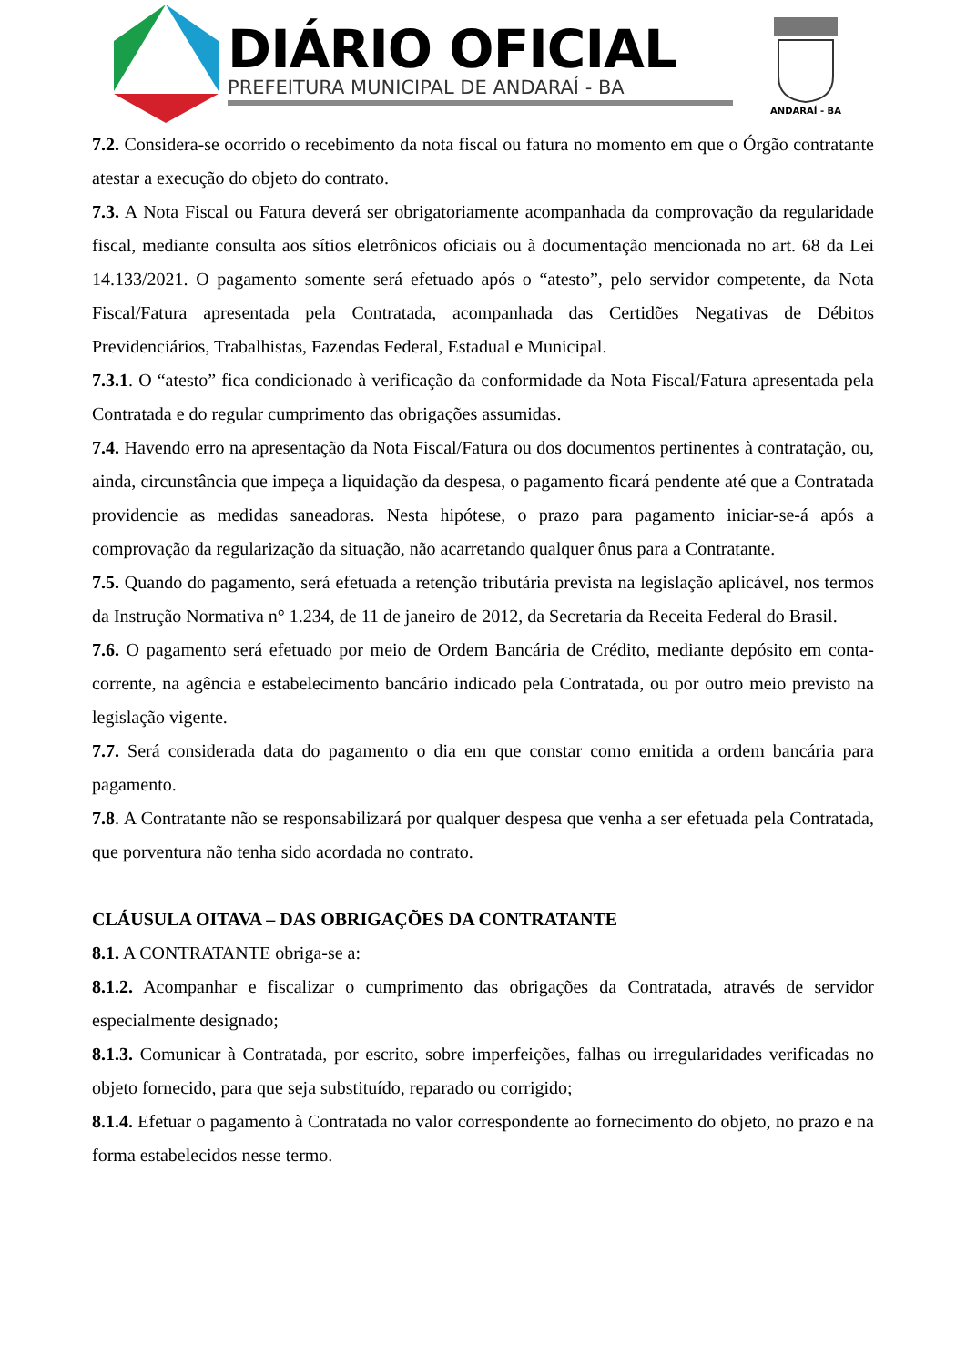DIÁRIO OFICIAL
PREFEITURA MUNICIPAL DE ANDARAÍ - BA
ANDARAÍ - BA
7.2. Considera-se ocorrido o recebimento da nota fiscal ou fatura no momento em que o Órgão contratante atestar a execução do objeto do contrato.
7.3. A Nota Fiscal ou Fatura deverá ser obrigatoriamente acompanhada da comprovação da regularidade fiscal, mediante consulta aos sítios eletrônicos oficiais ou à documentação mencionada no art. 68 da Lei 14.133/2021. O pagamento somente será efetuado após o “atesto”, pelo servidor competente, da Nota Fiscal/Fatura apresentada pela Contratada, acompanhada das Certidões Negativas de Débitos Previdenciários, Trabalhistas, Fazendas Federal, Estadual e Municipal.
7.3.1. O “atesto” fica condicionado à verificação da conformidade da Nota Fiscal/Fatura apresentada pela Contratada e do regular cumprimento das obrigações assumidas.
7.4. Havendo erro na apresentação da Nota Fiscal/Fatura ou dos documentos pertinentes à contratação, ou, ainda, circunstância que impeça a liquidação da despesa, o pagamento ficará pendente até que a Contratada providencie as medidas saneadoras. Nesta hipótese, o prazo para pagamento iniciar-se-á após a comprovação da regularização da situação, não acarretando qualquer ônus para a Contratante.
7.5. Quando do pagamento, será efetuada a retenção tributária prevista na legislação aplicável, nos termos da Instrução Normativa n° 1.234, de 11 de janeiro de 2012, da Secretaria da Receita Federal do Brasil.
7.6. O pagamento será efetuado por meio de Ordem Bancária de Crédito, mediante depósito em conta-corrente, na agência e estabelecimento bancário indicado pela Contratada, ou por outro meio previsto na legislação vigente.
7.7. Será considerada data do pagamento o dia em que constar como emitida a ordem bancária para pagamento.
7.8. A Contratante não se responsabilizará por qualquer despesa que venha a ser efetuada pela Contratada, que porventura não tenha sido acordada no contrato.
CLÁUSULA OITAVA – DAS OBRIGAÇÕES DA CONTRATANTE
8.1. A CONTRATANTE obriga-se a:
8.1.2. Acompanhar e fiscalizar o cumprimento das obrigações da Contratada, através de servidor especialmente designado;
8.1.3. Comunicar à Contratada, por escrito, sobre imperfeições, falhas ou irregularidades verificadas no objeto fornecido, para que seja substituído, reparado ou corrigido;
8.1.4. Efetuar o pagamento à Contratada no valor correspondente ao fornecimento do objeto, no prazo e na forma estabelecidos nesse termo.